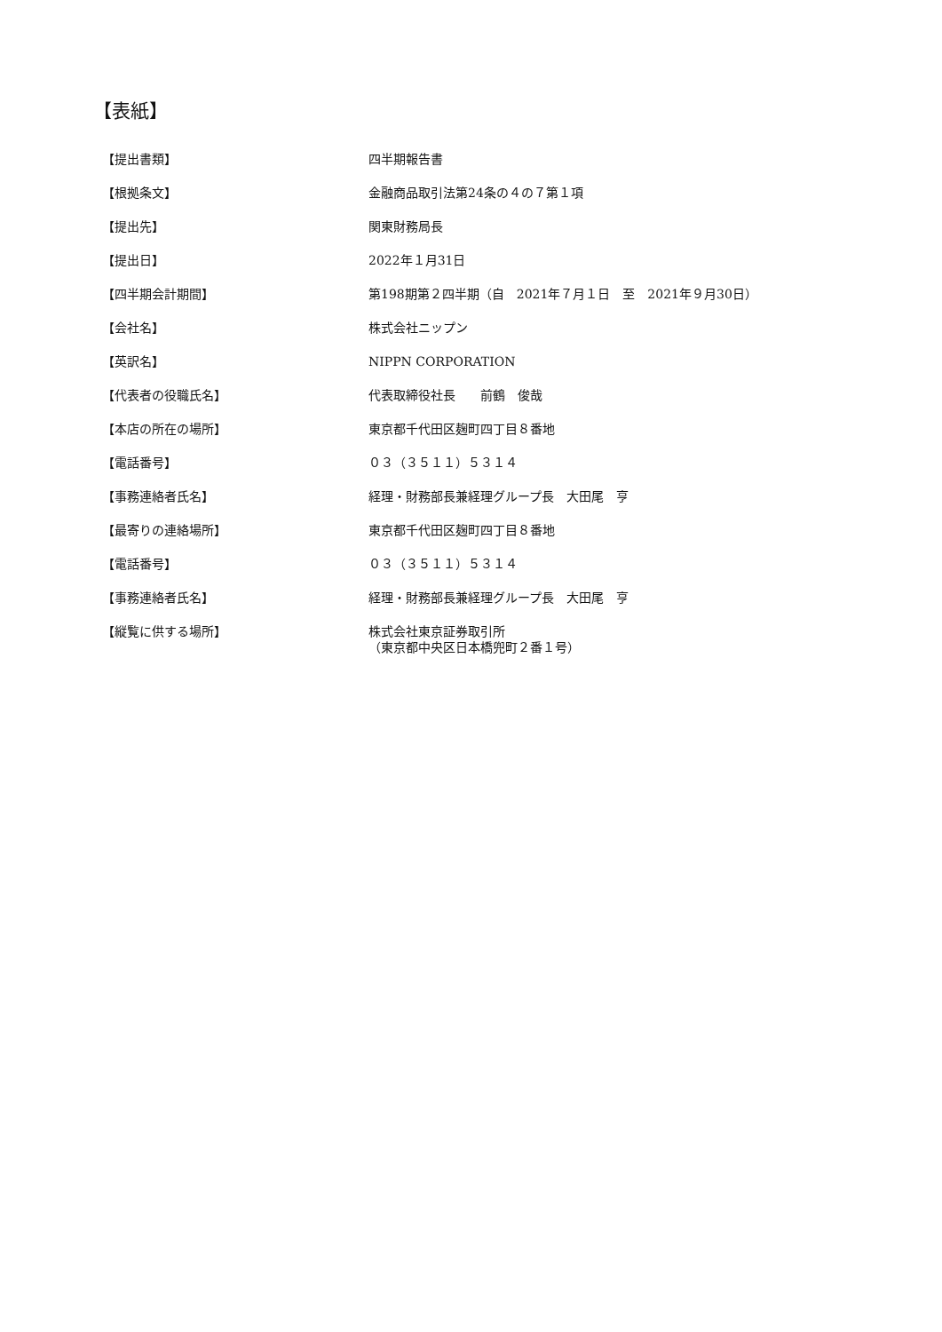【表紙】
| 【提出書類】 | 四半期報告書 |
| 【根拠条文】 | 金融商品取引法第24条の４の７第１項 |
| 【提出先】 | 関東財務局長 |
| 【提出日】 | 2022年１月31日 |
| 【四半期会計期間】 | 第198期第２四半期（自 2021年７月１日 至 2021年９月30日） |
| 【会社名】 | 株式会社ニップン |
| 【英訳名】 | NIPPN CORPORATION |
| 【代表者の役職氏名】 | 代表取締役社長 前鶴 俊哉 |
| 【本店の所在の場所】 | 東京都千代田区麹町四丁目８番地 |
| 【電話番号】 | ０３（３５１１）５３１４ |
| 【事務連絡者氏名】 | 経理・財務部長兼経理グループ長 大田尾 亨 |
| 【最寄りの連絡場所】 | 東京都千代田区麹町四丁目８番地 |
| 【電話番号】 | ０３（３５１１）５３１４ |
| 【事務連絡者氏名】 | 経理・財務部長兼経理グループ長 大田尾 亨 |
| 【縦覧に供する場所】 | 株式会社東京証券取引所 （東京都中央区日本橋兜町２番１号） |